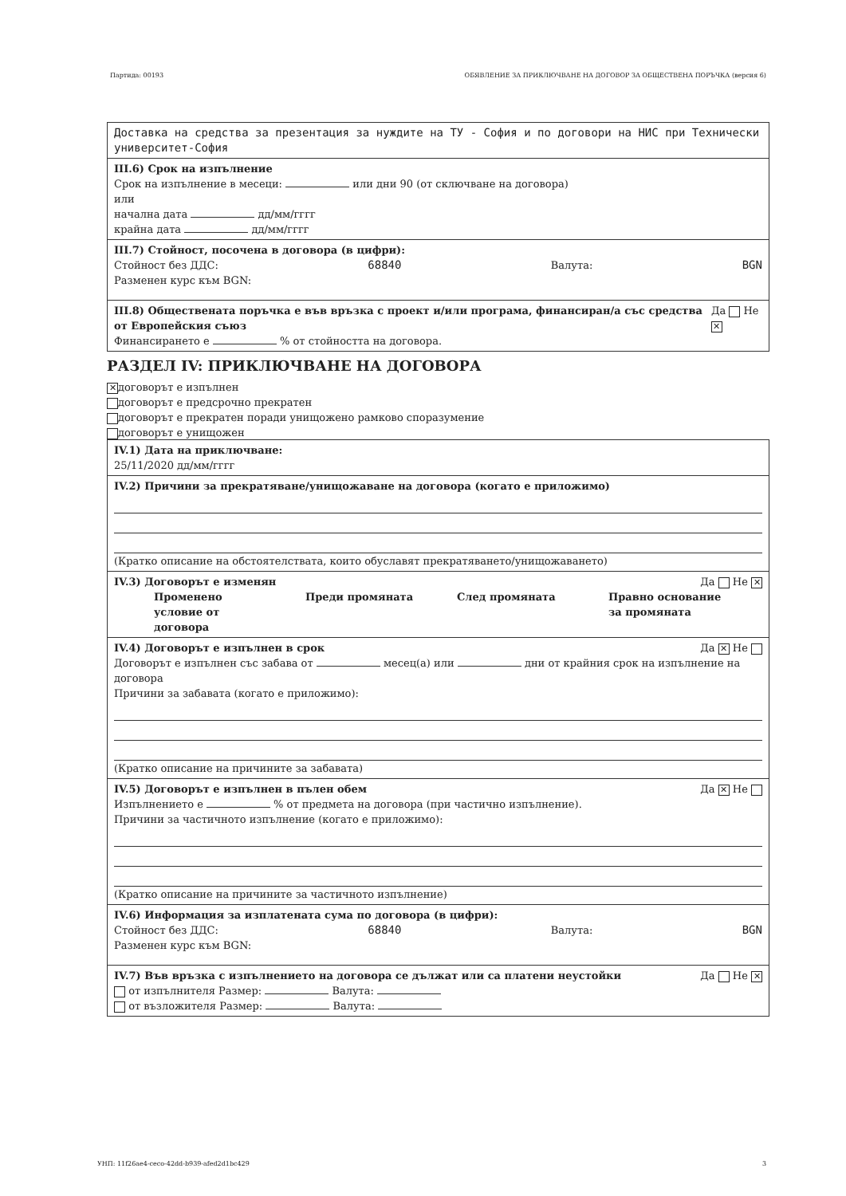Партида: 00193 ОБЯВЛЕНИЕ ЗА ПРИКЛЮЧВАНЕ НА ДОГОВОР ЗА ОБЩЕСТВЕНА ПОРЪЧКА (версия 6)
Доставка на средства за презентация за нуждите на ТУ - София и по договори на НИС при Технически университет-София
III.6) Срок на изпълнение
Срок на изпълнение в месеци: или дни 90 (от сключване на договора)
или
начална дата дд/мм/гггг
крайна дата дд/мм/гггг
III.7) Стойност, посочена в договора (в цифри):
Стойност без ДДС: 68840 Валута: BGN
Разменен курс към BGN:
III.8) Обществената поръчка е във връзка с проект и/или програма, финансиран/а със средства от Европейския съюз Да Не ✕
Финансирането е % от стойността на договора.
РАЗДЕЛ IV: ПРИКЛЮЧВАНЕ НА ДОГОВОРА
✕ договорът е изпълнен
договорът е предсрочно прекратен
договорът е прекратен поради унищожено рамково споразумение
договорът е унищожен
IV.1) Дата на приключване:
25/11/2020 дд/мм/гггг
IV.2) Причини за прекратяване/унищожаване на договора (когато е приложимо)
(Кратко описание на обстоятелствата, които обуславят прекратяването/унищожаването)
IV.3) Договорът е изменян Да Не ✕
Променено условие от договора
Преди промяната След промяната Правно основание за промяната
IV.4) Договорът е изпълнен в срок Да ✕ Не
Договорът е изпълнен със забава от месец(а) или дни от крайния срок на изпълнение на договора
Причини за забавата (когато е приложимо):
(Кратко описание на причините за забавата)
IV.5) Договорът е изпълнен в пълен обем Да ✕ Не
Изпълнението е % от предмета на договора (при частично изпълнение).
Причини за частичното изпълнение (когато е приложимо):
(Кратко описание на причините за частичното изпълнение)
IV.6) Информация за изплатената сума по договора (в цифри):
Стойност без ДДС: 68840 Валута: BGN
Разменен курс към BGN:
IV.7) Във връзка с изпълнението на договора се дължат или са платени неустойки Да Не ✕
от изпълнителя Размер: Валута:
от възложителя Размер: Валута:
УНП: 11f26ae4-ceco-42dd-b939-afed2d1bc429 3